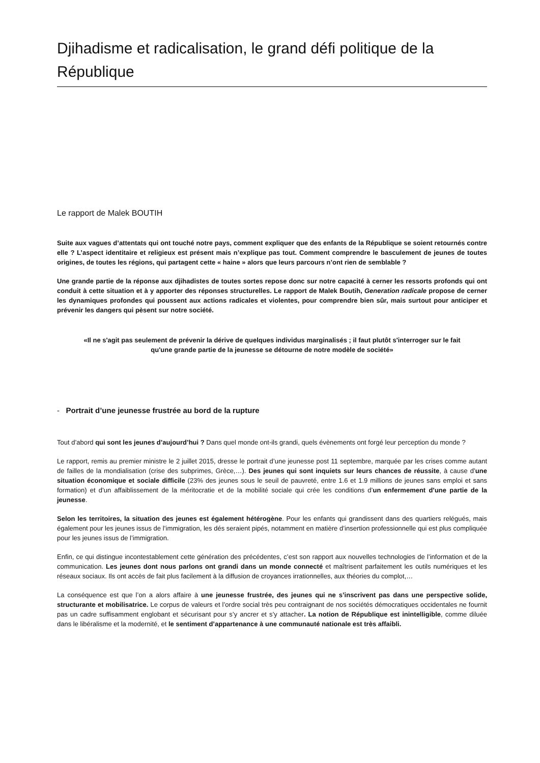Djihadisme et radicalisation, le grand défi politique de la République
Le rapport de Malek BOUTIH
Suite aux vagues d’attentats qui ont touché notre pays, comment expliquer que des enfants de la République se soient retournés contre elle ? L’aspect identitaire et religieux est présent mais n’explique pas tout. Comment comprendre le basculement de jeunes de toutes origines, de toutes les régions, qui partagent cette « haine » alors que leurs parcours n’ont rien de semblable ?
Une grande partie de la réponse aux djihadistes de toutes sortes repose donc sur notre capacité à cerner les ressorts profonds qui ont conduit à cette situation et à y apporter des réponses structurelles. Le rapport de Malek Boutih, Generation radicale propose de cerner les dynamiques profondes qui poussent aux actions radicales et violentes, pour comprendre bien sûr, mais surtout pour anticiper et prévenir les dangers qui pèsent sur notre société.
«Il ne s'agit pas seulement de prévenir la dérive de quelques individus marginalisés ; il faut plutôt s'interroger sur le fait qu'une grande partie de la jeunesse se détourne de notre modèle de société»
- Portrait d’une jeunesse frustrée au bord de la rupture
Tout d’abord qui sont les jeunes d’aujourd’hui ? Dans quel monde ont-ils grandi, quels évènements ont forgé leur perception du monde ?
Le rapport, remis au premier ministre le 2 juillet 2015, dresse le portrait d’une jeunesse post 11 septembre, marquée par les crises comme autant de failles de la mondialisation (crise des subprimes, Grèce,…). Des jeunes qui sont inquiets sur leurs chances de réussite, à cause d’une situation économique et sociale difficile (23% des jeunes sous le seuil de pauvreté, entre 1.6 et 1.9 millions de jeunes sans emploi et sans formation) et d’un affaiblissement de la méritocratie et de la mobilité sociale qui crée les conditions d’un enfermement d’une partie de la jeunesse.
Selon les territoires, la situation des jeunes est également hétérogène. Pour les enfants qui grandissent dans des quartiers relégués, mais également pour les jeunes issus de l’immigration, les dés seraient pipés, notamment en matière d’insertion professionnelle qui est plus compliquée pour les jeunes issus de l’immigration.
Enfin, ce qui distingue incontestablement cette génération des précédentes, c’est son rapport aux nouvelles technologies de l’information et de la communication. Les jeunes dont nous parlons ont grandi dans un monde connecté et maîtrisent parfaitement les outils numériques et les réseaux sociaux. Ils ont accès de fait plus facilement à la diffusion de croyances irrationnelles, aux théories du complot,…
La conséquence est que l’on a alors affaire à une jeunesse frustrée, des jeunes qui ne s’inscrivent pas dans une perspective solide, structurante et mobilisatrice. Le corpus de valeurs et l’ordre social très peu contraignant de nos sociétés démocratiques occidentales ne fournit pas un cadre suffisamment englobant et sécurisant pour s’y ancrer et s’y attacher. La notion de République est inintelligible, comme diluée dans le libéralisme et la modernité, et le sentiment d’appartenance à une communauté nationale est très affaibli.